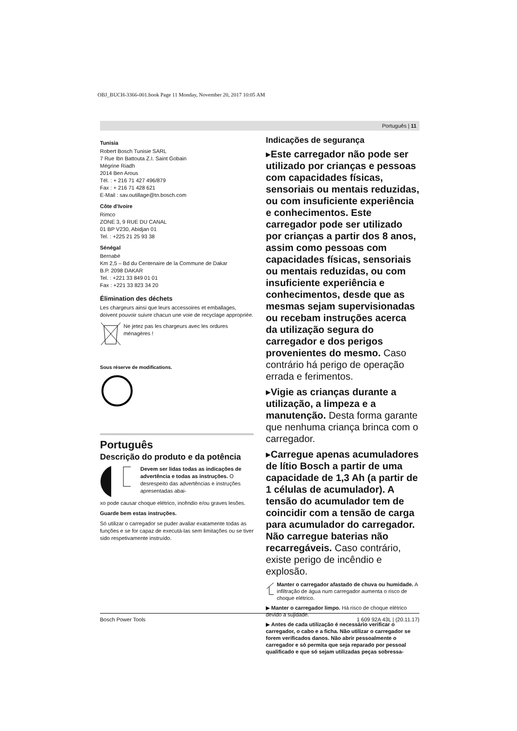OBJ_BUCH-3366-001.book Page 11 Monday, November 20, 2017 10:05 AM
Português | 11
Tunisia
Robert Bosch Tunisie SARL
7 Rue Ibn Battouta Z.I. Saint Gobain
Mégrine Riadh
2014 Ben Arous
Tél. : + 216 71 427 496/879
Fax : + 216 71 428 621
E-Mail : sav.outillage@tn.bosch.com
Côte d’Ivoire
Rimco
ZONE 3, 9 RUE DU CANAL
01 BP V230, Abidjan 01
Tel. : +225 21 25 93 38
Sénégal
Bernabé
Km 2,5 – Bd du Centenaire de la Commune de Dakar
B.P. 2098 DAKAR
Tel. : +221 33 849 01 01
Fax : +221 33 823 34 20
Élimination des déchets
Les chargeurs ainsi que leurs accessoires et emballages, doivent pouvoir suivre chacun une voie de recyclage appropriée.
Ne jetez pas les chargeurs avec les ordures ménagères !
Sous réserve de modifications.
Português
Descrição do produto e da potência
Devem ser lidas todas as indicações de advertência e todas as instruções. O desrespeito das advertências e instruções apresentadas abai-
xo pode causar choque elétrico, incêndio e/ou graves lesões.
Guarde bem estas instruções.
Só utilizar o carregador se puder avaliar exatamente todas as funções e se for capaz de executá-las sem limitações ou se tiver sido respetivamente instruído.
Indicações de segurança
▸Este carregador não pode ser utilizado por crianças e pessoas com capacidades físicas, sensoriais ou mentais reduzidas, ou com insuficiente experiência e conhecimentos. Este carregador pode ser utilizado por crianças a partir dos 8 anos, assim como pessoas com capacidades físicas, sensoriais ou mentais reduzidas, ou com insuficiente experiência e conhecimentos, desde que as mesmas sejam supervisionadas ou recebam instruções acerca da utilização segura do carregador e dos perigos provenientes do mesmo. Caso contrário há perigo de operação errada e ferimentos.
▸Vigie as crianças durante a utilização, a limpeza e a manutenção. Desta forma garante que nenhuma criança brinca com o carregador.
▸Carregue apenas acumuladores de lítio Bosch a partir de uma capacidade de 1,3 Ah (a partir de 1 células de acumulador). A tensão do acumulador tem de coincidir com a tensão de carga para acumulador do carregador. Não carregue baterias não recarregáveis. Caso contrário, existe perigo de incêndio e explosão.
Manter o carregador afastado de chuva ou humidade. A infiltração de água num carregador aumenta o risco de choque elétrico.
▶ Manter o carregador limpo. Há risco de choque elétrico devido a sujidade.
▶ Antes de cada utilização é necessário verificar o carregador, o cabo e a ficha. Não utilizar o carregador se forem verificados danos. Não abrir pessoalmente o carregador e só permita que seja reparado por pessoal qualificado e que só sejam utilizadas peças sobressa-
Bosch Power Tools 1 609 92A 43L | (20.11.17)